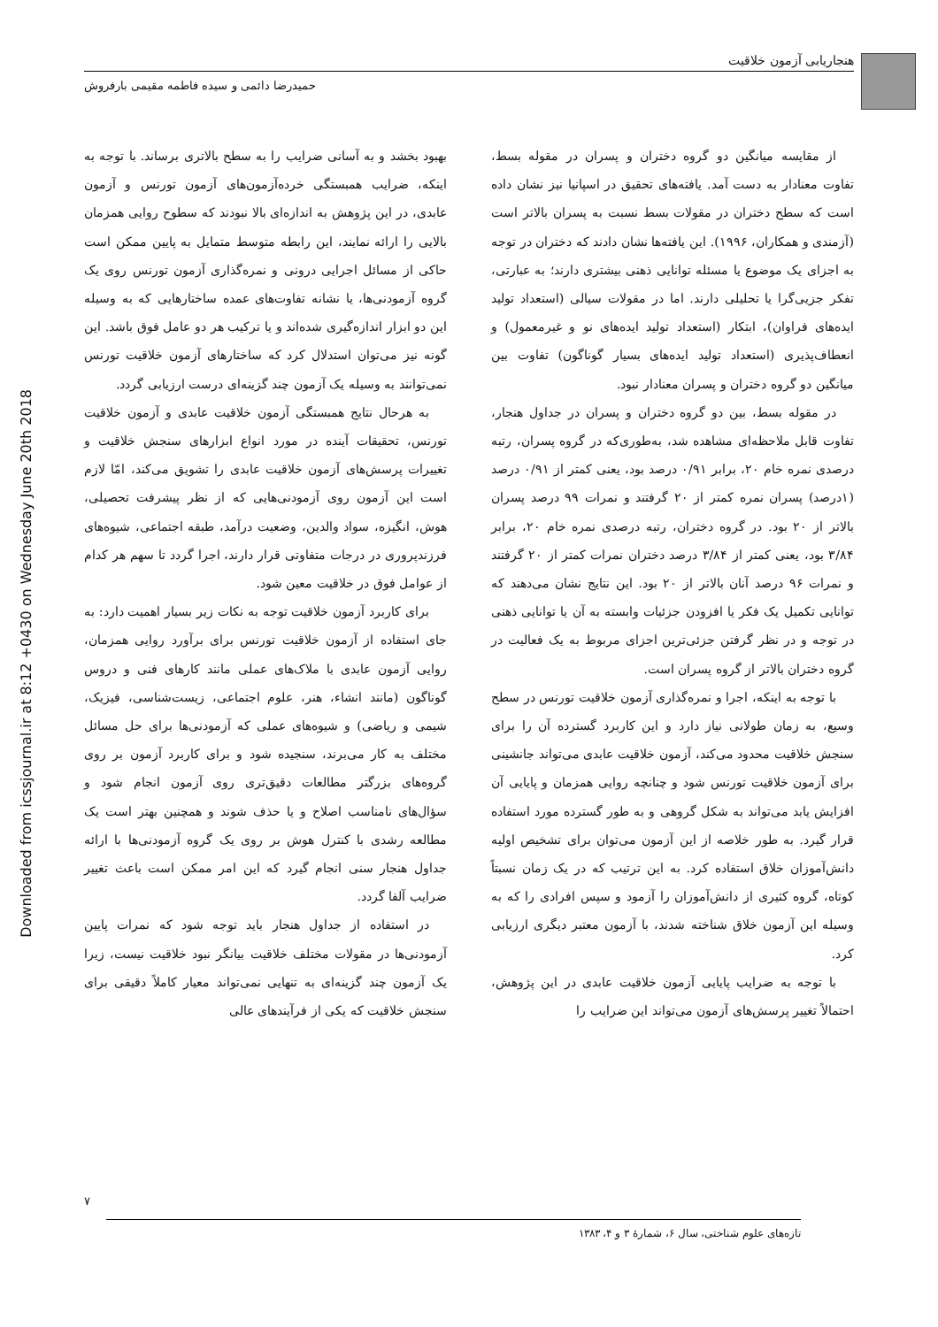Downloaded from icssjournal.ir at 8:12 +0430 on Wednesday June 20th 2018
هنجاریابی آزمون خلاقیت
حمیدرضا دائمی و سیده فاطمه مقیمی بارفروش
از مقایسه میانگین دو گروه دختران و پسران در مقوله بسط، تفاوت معنادار به دست آمد. یافته‌های تحقیق در اسپانیا نیز نشان داده است که سطح دختران در مقولات بسط نسبت به پسران بالاتر است (آزمندی و همکاران، ۱۹۹۶). این یافته‌ها نشان دادند که دختران در توجه به اجزای یک موضوع یا مسئله توانایی ذهنی بیشتری دارند؛ به عبارتی، تفکر جزیی‌گرا یا تحلیلی دارند. اما در مقولات سیالی (استعداد تولید ایده‌های فراوان)، ابتکار (استعداد تولید ایده‌های نو و غیرمعمول) و انعطاف‌پذیری (استعداد تولید ایده‌های بسیار گوناگون) تفاوت بین میانگین دو گروه دختران و پسران معنادار نبود.
در مقوله بسط، بین دو گروه دختران و پسران در جداول هنجار، تفاوت قابل ملاحظه‌ای مشاهده شد، به‌طوری‌که در گروه پسران، رتبه درصدی نمره خام ۲۰، برابر ۰/۹۱ درصد بود، یعنی کمتر از ۰/۹۱ درصد (۱درصد) پسران نمره کمتر از ۲۰ گرفتند و نمرات ۹۹ درصد پسران بالاتر از ۲۰ بود. در گروه دختران، رتبه درصدی نمره خام ۲۰، برابر ۳/۸۴ بود، یعنی کمتر از ۳/۸۴ درصد دختران نمرات کمتر از ۲۰ گرفتند و نمرات ۹۶ درصد آنان بالاتر از ۲۰ بود. این نتایج نشان می‌دهند که توانایی تکمیل یک فکر یا افزودن جزئیات وابسته به آن یا توانایی ذهنی در توجه و در نظر گرفتن جزئی‌ترین اجزای مربوط به یک فعالیت در گروه دختران بالاتر از گروه پسران است.
با توجه به اینکه، اجرا و نمره‌گذاری آزمون خلاقیت تورنس در سطح وسیع، به زمان طولانی نیاز دارد و این کاربرد گسترده آن را برای سنجش خلاقیت محدود می‌کند، آزمون خلاقیت عابدی می‌تواند جانشینی برای آزمون خلاقیت تورنس شود و چنانچه روایی همزمان و پایایی آن افزایش یابد می‌تواند به شکل گروهی و به طور گسترده مورد استفاده قرار گیرد. به طور خلاصه از این آزمون می‌توان برای تشخیص اولیه دانش‌آموزان خلاق استفاده کرد. به این ترتیب که در یک زمان نسبتاً کوتاه، گروه کثیری از دانش‌آموزان را آزمود و سپس افرادی را که به وسیله این آزمون خلاق شناخته شدند، با آزمون معتبر دیگری ارزیابی کرد.
با توجه به ضرایب پایایی آزمون خلاقیت عابدی در این پژوهش، احتمالاً تغییر پرسش‌های آزمون می‌تواند این ضرایب را
بهبود بخشد و به آسانی ضرایب را به سطح بالاتری برساند. با توجه به اینکه، ضرایب همبستگی خرده‌آزمون‌های آزمون تورنس و آزمون عابدی، در این پژوهش به اندازه‌ای بالا نبودند که سطوح روایی همزمان بالایی را ارائه نمایند، این رابطه متوسط متمایل به پایین ممکن است حاکی از مسائل اجرایی درونی و نمره‌گذاری آزمون تورنس روی یک گروه آزمودنی‌ها، یا نشانه تفاوت‌های عمده ساختارهایی که به وسیله این دو ابزار اندازه‌گیری شده‌اند و یا ترکیب هر دو عامل فوق باشد. این گونه نیز می‌توان استدلال کرد که ساختارهای آزمون خلاقیت تورنس نمی‌توانند به وسیله یک آزمون چند گزینه‌ای درست ارزیابی گردد.
به هرحال نتایج همبستگی آزمون خلاقیت عابدی و آزمون خلاقیت تورنس، تحقیقات آینده در مورد انواع ابزارهای سنجش خلاقیت و تغییرات پرسش‌های آزمون خلاقیت عابدی را تشویق می‌کند، امّا لازم است این آزمون روی آزمودنی‌هایی که از نظر پیشرفت تحصیلی، هوش، انگیزه، سواد والدین، وضعیت درآمد، طبقه اجتماعی، شیوه‌های فرزندپروری در درجات متفاوتی قرار دارند، اجرا گردد تا سهم هر کدام از عوامل فوق در خلاقیت معین شود.
برای کاربرد آزمون خلاقیت توجه به نکات زیر بسیار اهمیت دارد: به جای استفاده از آزمون خلاقیت تورنس برای برآورد روایی همزمان، روایی آزمون عابدی با ملاک‌های عملی مانند کارهای فنی و دروس گوناگون (مانند انشاء، هنر، علوم اجتماعی، زیست‌شناسی، فیزیک، شیمی و ریاضی) و شیوه‌های عملی که آزمودنی‌ها برای حل مسائل مختلف به کار می‌برند، سنجیده شود و برای کاربرد آزمون بر روی گروه‌های بزرگتر مطالعات دقیق‌تری روی آزمون انجام شود و سؤال‌های نامناسب اصلاح و یا حذف شوند و همچنین بهتر است یک مطالعه رشدی با کنترل هوش بر روی یک گروه آزمودنی‌ها با ارائه جداول هنجار سنی انجام گیرد که این امر ممکن است باعث تغییر ضرایب آلفا گردد.
در استفاده از جداول هنجار باید توجه شود که نمرات پایین آزمودنی‌ها در مقولات مختلف خلاقیت بیانگر نبود خلاقیت نیست، زیرا یک آزمون چند گزینه‌ای به تنهایی نمی‌تواند معیار کاملاً دقیقی برای سنجش خلاقیت که یکی از فرآیندهای عالی
۷
تازه‌های علوم شناختی، سال ۶، شمارهٔ ۳ و ۴، ۱۳۸۳